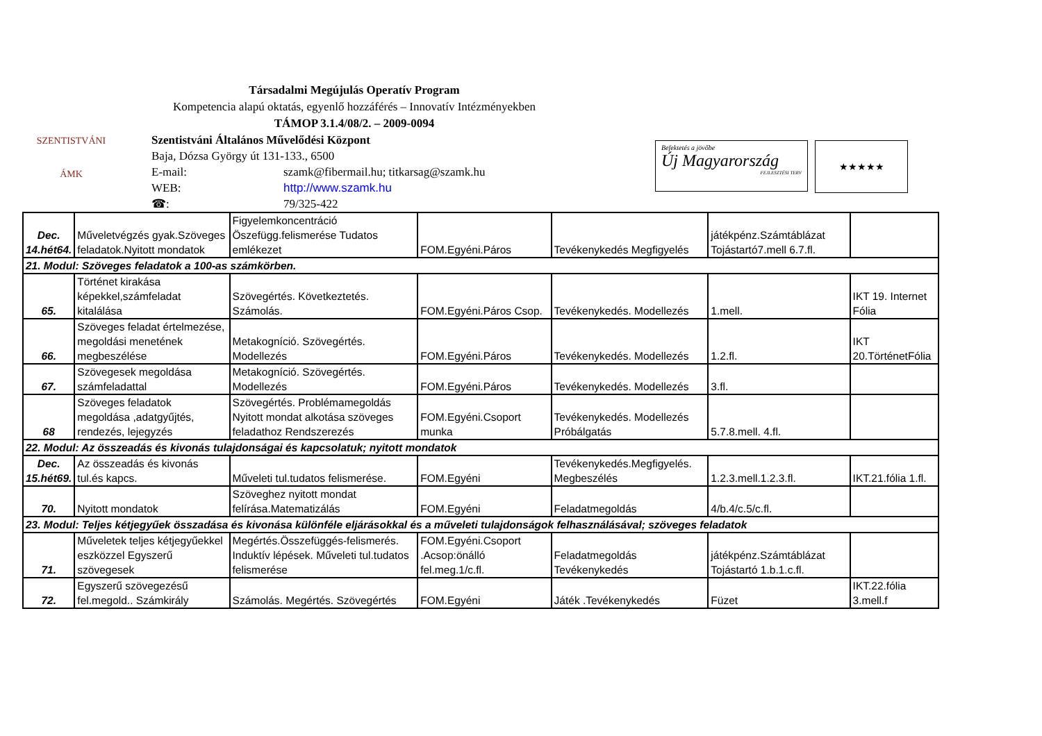SZENTISTVÁNI
ÁMK
Befektetés a jövőbe
Új Magyarország
FEJLESZTÉSI TERV
★★★★★
Társadalmi Megújulás Operatív Program
Kompetencia alapú oktatás, egyenlő hozzáférés – Innovatív Intézményekben
TÁMOP 3.1.4/08/2. – 2009-0094
Szentistváni Általános Művelődési Központ
Baja, Dózsa György út 131-133., 6500
E-mail: szamk@fibermail.hu; titkarsag@szamk.hu
WEB: http://www.szamk.hu
☎: 79/325-422
| Dec. 14.hét64. | Műveletvégzés gyak.Szöveges feladatok.Nyitott mondatok | Figyelemkoncentráció Öszefügg.felismerése Tudatos emlékezet | FOM.Egyéni.Páros | Tevékenykedés Megfigyelés | játékpénz.Számtáblázat Tojástartó7.mell 6.7.fl. | |
| 21. Modul: Szöveges feladatok a 100-as számkörben. | | | | | | |
| 65. | Történet kirakása képekkel,számfeladat kitalálása | Szövegértés. Következtetés. Számolás. | FOM.Egyéni.Páros Csop. | Tevékenykedés. Modellezés | 1.mell. | IKT 19. Internet Fólia |
| 66. | Szöveges feladat értelmezése, megoldási menetének megbeszélése | Metakogníció. Szövegértés. Modellezés | FOM.Egyéni.Páros | Tevékenykedés. Modellezés | 1.2.fl. | IKT 20.TörténetFólia |
| 67. | Szövegesek megoldása számfeladattal | Metakogníció. Szövegértés. Modellezés | FOM.Egyéni.Páros | Tevékenykedés. Modellezés | 3.fl. | |
| 68 | Szöveges feladatok megoldása ,adatgyűjtés, rendezés, lejegyzés | Szövegértés. Problémamegoldás Nyitott mondat alkotása szöveges feladathoz Rendszerezés | FOM.Egyéni.Csoport munka | Tevékenykedés. Modellezés Próbálgatás | 5.7.8.mell. 4.fl. | |
| 22. Modul: Az összeadás és kivonás tulajdonságai és kapcsolatuk; nyitott mondatok | | | | | | |
| Dec. 15.hét69. | Az összeadás és kivonás tul.és kapcs. | Műveleti tul.tudatos felismerése. | FOM.Egyéni | Tevékenykedés.Megfigyelés. Megbeszélés | 1.2.3.mell.1.2.3.fl. | IKT.21.fólia 1.fl. |
| 70. | Nyitott mondatok | Szöveghez nyitott mondat felírása.Matematizálás | FOM.Egyéni | Feladatmegoldás | 4/b.4/c.5/c.fl. | |
| 23. Modul: Teljes kétjegyűek összadása és kivonása különféle eljárásokkal és a műveleti tulajdonságok felhasználásával; szöveges feladatok | | | | | | |
| 71. | Műveletek teljes kétjegyűekkel eszközzel Egyszerű szövegesek | Megértés.Összefüggés-felismerés. Induktív lépések. Műveleti tul.tudatos felismerése | FOM.Egyéni.Csoport .Acsop:önálló fel.meg.1/c.fl. | Feladatmegoldás Tevékenykedés | játékpénz.Számtáblázat Tojástartó 1.b.1.c.fl. | |
| 72. | Egyszerű szövegezésű fel.megold.. Számkirály | Számolás. Megértés. Szövegértés | FOM.Egyéni | Játék .Tevékenykedés | Füzet | IKT.22.fólia 3.mell.f |